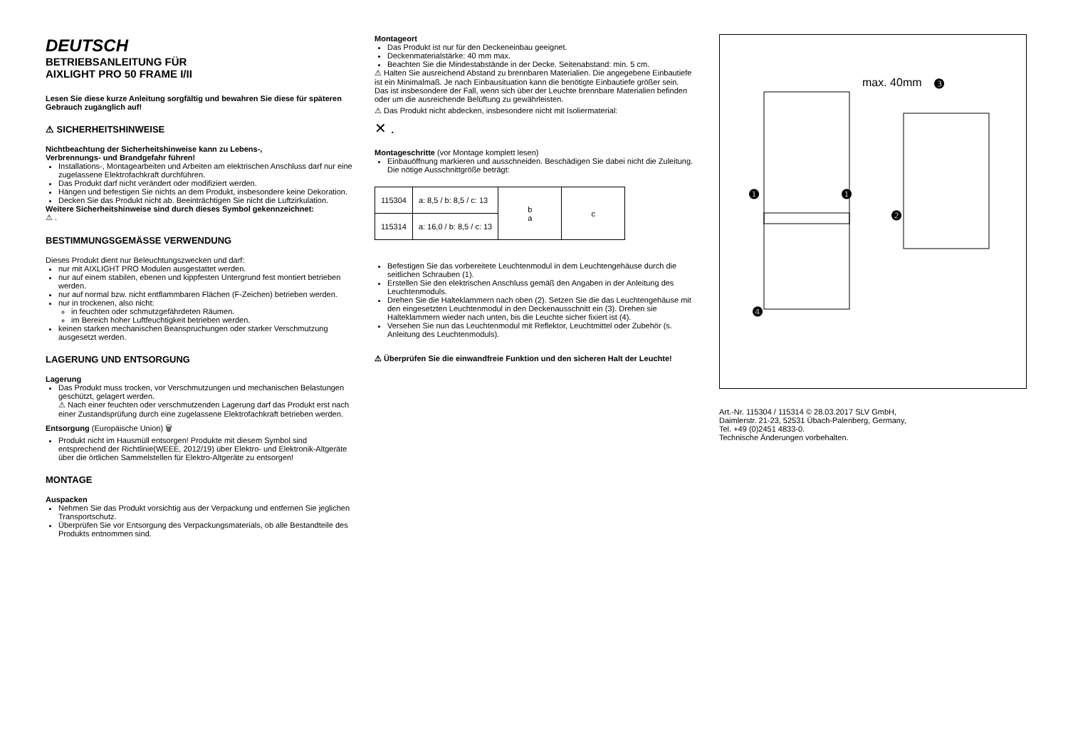DEUTSCH
BETRIEBSANLEITUNG FÜR
AIXLIGHT PRO 50 FRAME I/II
Lesen Sie diese kurze Anleitung sorgfältig und bewahren Sie diese für späteren Gebrauch zugänglich auf!
⚠ SICHERHEITSHINWEISE
Nichtbeachtung der Sicherheitshinweise kann zu Lebens-,
Verbrennungs- und Brandgefahr führen!
Installations-, Montagearbeiten und Arbeiten am elektrischen Anschluss darf nur eine zugelassene Elektrofachkraft durchführen.
Das Produkt darf nicht verändert oder modifiziert werden.
Hängen und befestigen Sie nichts an dem Produkt, insbesondere keine Dekoration.
Decken Sie das Produkt nicht ab. Beeinträchtigen Sie nicht die Luftzirkulation.
Weitere Sicherheitshinweise sind durch dieses Symbol gekennzeichnet:
⚠ .
BESTIMMUNGSGEMÄSSE VERWENDUNG
Dieses Produkt dient nur Beleuchtungszwecken und darf:
nur mit AIXLIGHT PRO Modulen ausgestattet werden.
nur auf einem stabilen, ebenen und kippfesten Untergrund fest montiert betrieben werden.
nur auf normal bzw. nicht entflammbaren Flächen (F-Zeichen) betrieben werden.
nur in trockenen, also nicht:
in feuchten oder schmutzgefährdeten Räumen.
im Bereich hoher Luftfeuchtigkeit betrieben werden.
keinen starken mechanischen Beanspruchungen oder starker Verschmutzung ausgesetzt werden.
LAGERUNG UND ENTSORGUNG
Lagerung
Das Produkt muss trocken, vor Verschmutzungen und mechanischen Belastungen geschützt, gelagert werden.
⚠ Nach einer feuchten oder verschmutzenden Lagerung darf das Produkt erst nach einer Zustandsprüfung durch eine zugelassene Elektrofachkraft betrieben werden.
Entsorgung (Europäische Union) 🗑
Produkt nicht im Hausmüll entsorgen! Produkte mit diesem Symbol sind entsprechend der Richtlinie(WEEE, 2012/19) über Elektro- und Elektronik-Altgeräte über die örtlichen Sammelstellen für Elektro-Altgeräte zu entsorgen!
MONTAGE
Auspacken
Nehmen Sie das Produkt vorsichtig aus der Verpackung und entfernen Sie jeglichen Transportschutz.
Überprüfen Sie vor Entsorgung des Verpackungsmaterials, ob alle Bestandteile des Produkts entnommen sind.
Montageort
Das Produkt ist nur für den Deckeneinbau geeignet.
Deckenmaterialstärke: 40 mm max.
Beachten Sie die Mindestabstände in der Decke. Seitenabstand: min. 5 cm.
⚠ Halten Sie ausreichend Abstand zu brennbaren Materialien. Die angegebene Einbautiefe ist ein Minimalmaß. Je nach Einbausituation kann die benötigte Einbautiefe größer sein. Das ist insbesondere der Fall, wenn sich über der Leuchte brennbare Materialien befinden oder um die ausreichende Belüftung zu gewährleisten.
⚠ Das Produkt nicht abdecken, insbesondere nicht mit Isoliermaterial:
✕ .
Montageschritte (vor Montage komplett lesen)
Einbauöffnung markieren und ausschneiden. Beschädigen Sie dabei nicht die Zuleitung. Die nötige Ausschnittgröße beträgt:
| 115304 | a: 8,5 / b: 8,5 / c: 13 | b a | c |
| 115314 | a: 16,0 / b: 8,5 / c: 13 | | |
Befestigen Sie das vorbereitete Leuchtenmodul in dem Leuchtengehäuse durch die seitlichen Schrauben (1).
Erstellen Sie den elektrischen Anschluss gemäß den Angaben in der Anleitung des Leuchtenmoduls.
Drehen Sie die Halteklammern nach oben (2). Setzen Sie die das Leuchtengehäuse mit den eingesetzten Leuchtenmodul in den Deckenausschnitt ein (3). Drehen sie Halteklammern wieder nach unten, bis die Leuchte sicher fixiert ist (4).
Versehen Sie nun das Leuchtenmodul mit Reflektor, Leuchtmittel oder Zubehör (s. Anleitung des Leuchtenmoduls).
⚠ Überprüfen Sie die einwandfreie Funktion und den sicheren Halt der Leuchte!
max. 40mm
❸
❶
❶
❷
❹
Art.-Nr. 115304 / 115314 © 28.03.2017 SLV GmbH,
Daimlerstr. 21-23, 52531 Übach-Palenberg, Germany,
Tel. +49 (0)2451 4833-0.
Technische Änderungen vorbehalten.